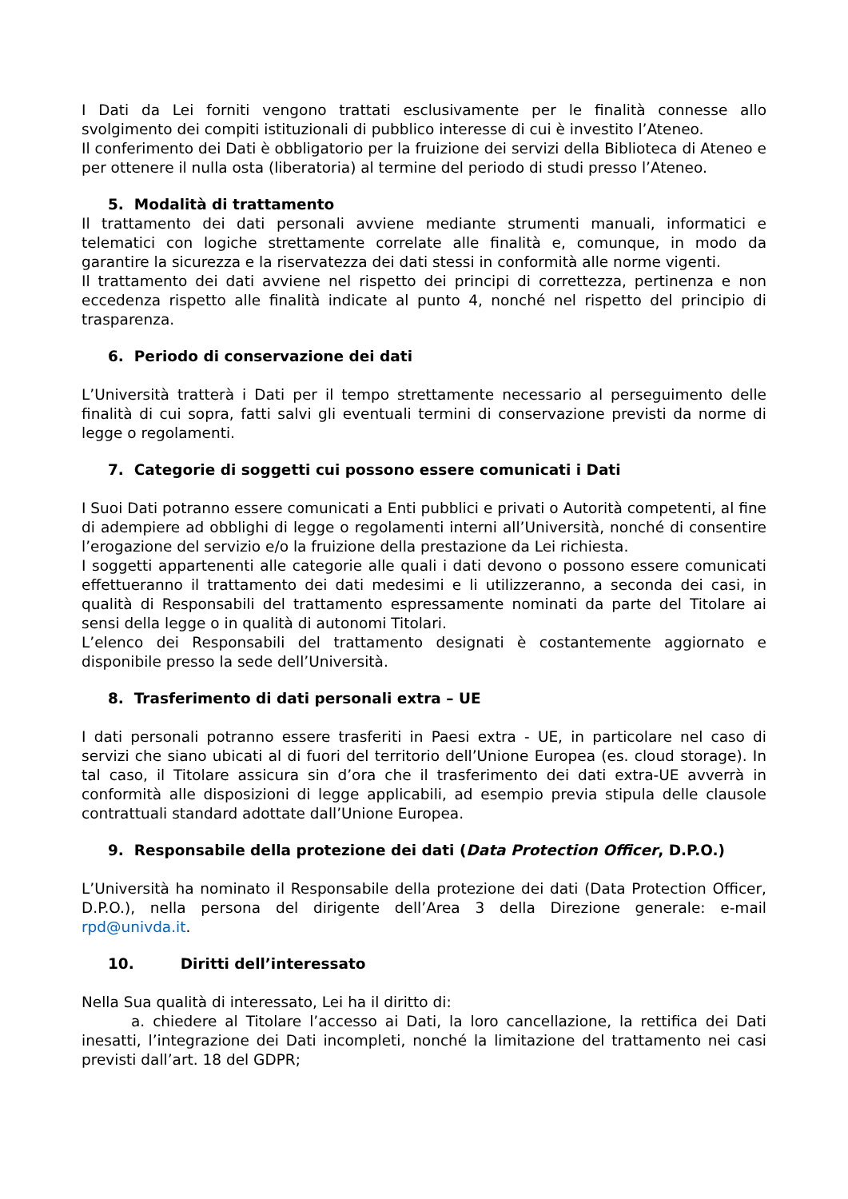I Dati da Lei forniti vengono trattati esclusivamente per le finalità connesse allo svolgimento dei compiti istituzionali di pubblico interesse di cui è investito l’Ateneo.
Il conferimento dei Dati è obbligatorio per la fruizione dei servizi della Biblioteca di Ateneo e per ottenere il nulla osta (liberatoria) al termine del periodo di studi presso l’Ateneo.
5. Modalità di trattamento
Il trattamento dei dati personali avviene mediante strumenti manuali, informatici e telematici con logiche strettamente correlate alle finalità e, comunque, in modo da garantire la sicurezza e la riservatezza dei dati stessi in conformità alle norme vigenti.
Il trattamento dei dati avviene nel rispetto dei principi di correttezza, pertinenza e non eccedenza rispetto alle finalità indicate al punto 4, nonché nel rispetto del principio di trasparenza.
6. Periodo di conservazione dei dati
L’Università tratterà i Dati per il tempo strettamente necessario al perseguimento delle finalità di cui sopra, fatti salvi gli eventuali termini di conservazione previsti da norme di legge o regolamenti.
7. Categorie di soggetti cui possono essere comunicati i Dati
I Suoi Dati potranno essere comunicati a Enti pubblici e privati o Autorità competenti, al fine di adempiere ad obblighi di legge o regolamenti interni all’Università, nonché di consentire l’erogazione del servizio e/o la fruizione della prestazione da Lei richiesta.
I soggetti appartenenti alle categorie alle quali i dati devono o possono essere comunicati effettueranno il trattamento dei dati medesimi e li utilizzeranno, a seconda dei casi, in qualità di Responsabili del trattamento espressamente nominati da parte del Titolare ai sensi della legge o in qualità di autonomi Titolari.
L’elenco dei Responsabili del trattamento designati è costantemente aggiornato e disponibile presso la sede dell’Università.
8. Trasferimento di dati personali extra – UE
I dati personali potranno essere trasferiti in Paesi extra - UE, in particolare nel caso di servizi che siano ubicati al di fuori del territorio dell’Unione Europea (es. cloud storage). In tal caso, il Titolare assicura sin d’ora che il trasferimento dei dati extra-UE avverrà in conformità alle disposizioni di legge applicabili, ad esempio previa stipula delle clausole contrattuali standard adottate dall’Unione Europea.
9. Responsabile della protezione dei dati (Data Protection Officer, D.P.O.)
L’Università ha nominato il Responsabile della protezione dei dati (Data Protection Officer, D.P.O.), nella persona del dirigente dell’Area 3 della Direzione generale: e-mail rpd@univda.it.
10. Diritti dell’interessato
Nella Sua qualità di interessato, Lei ha il diritto di:
a. chiedere al Titolare l’accesso ai Dati, la loro cancellazione, la rettifica dei Dati inesatti, l’integrazione dei Dati incompleti, nonché la limitazione del trattamento nei casi previsti dall’art. 18 del GDPR;